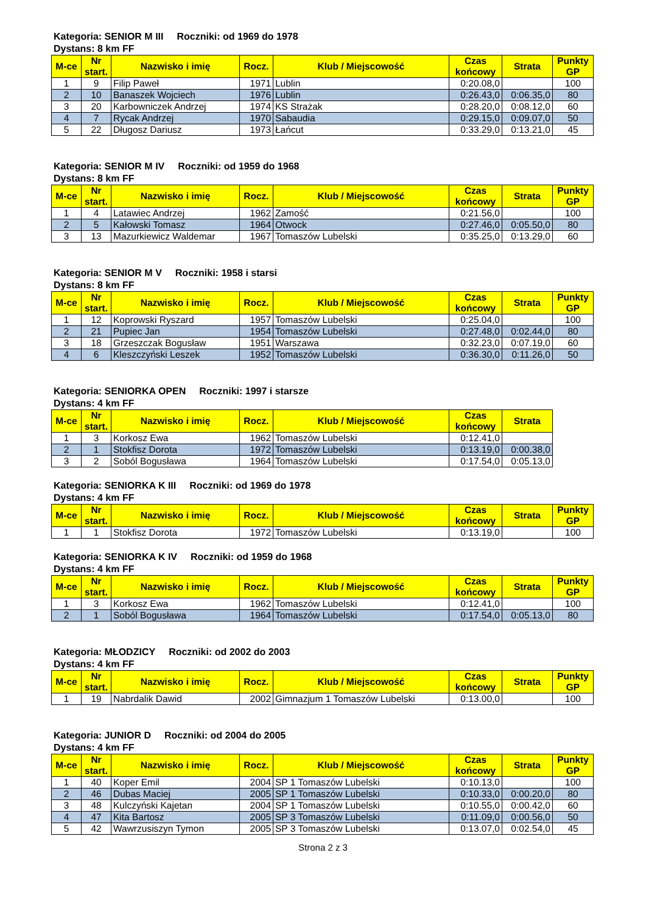Kategoria: SENIOR M III Roczniki: od 1969 do 1978
Dystans: 8 km FF
| M-ce | Nr start. | Nazwisko i imię | Rocz. | Klub / Miejscowość | Czas końcowy | Strata | Punkty GP |
| --- | --- | --- | --- | --- | --- | --- | --- |
| 1 | 9 | Filip Paweł | 1971 | Lublin | 0:20.08,0 | | 100 |
| 2 | 10 | Banaszek Wojciech | 1976 | Lublin | 0:26.43,0 | 0:06.35,0 | 80 |
| 3 | 20 | Karbowniczek Andrzej | 1974 | KS Strażak | 0:28.20,0 | 0:08.12,0 | 60 |
| 4 | 7 | Rycak Andrzej | 1970 | Sabaudia | 0:29.15,0 | 0:09.07,0 | 50 |
| 5 | 22 | Długosz Dariusz | 1973 | Łańcut | 0:33.29,0 | 0:13.21,0 | 45 |
Kategoria: SENIOR M IV Roczniki: od 1959 do 1968
Dystans: 8 km FF
| M-ce | Nr start. | Nazwisko i imię | Rocz. | Klub / Miejscowość | Czas końcowy | Strata | Punkty GP |
| --- | --- | --- | --- | --- | --- | --- | --- |
| 1 | 4 | Latawiec Andrzej | 1962 | Zamość | 0:21.56,0 | | 100 |
| 2 | 5 | Kałowski Tomasz | 1964 | Otwock | 0:27.46,0 | 0:05.50,0 | 80 |
| 3 | 13 | Mazurkiewicz Waldemar | 1967 | Tomaszów Lubelski | 0:35.25,0 | 0:13.29,0 | 60 |
Kategoria: SENIOR M V Roczniki: 1958 i starsi
Dystans: 8 km FF
| M-ce | Nr start. | Nazwisko i imię | Rocz. | Klub / Miejscowość | Czas końcowy | Strata | Punkty GP |
| --- | --- | --- | --- | --- | --- | --- | --- |
| 1 | 12 | Koprowski Ryszard | 1957 | Tomaszów Lubelski | 0:25.04,0 | | 100 |
| 2 | 21 | Pupiec Jan | 1954 | Tomaszów Lubelski | 0:27.48,0 | 0:02.44,0 | 80 |
| 3 | 18 | Grzeszczak Bogusław | 1951 | Warszawa | 0:32.23,0 | 0:07.19,0 | 60 |
| 4 | 6 | Kleszczyński Leszek | 1952 | Tomaszów Lubelski | 0:36.30,0 | 0:11.26,0 | 50 |
Kategoria: SENIORKA OPEN Roczniki: 1997 i starsze
Dystans: 4 km FF
| M-ce | Nr start. | Nazwisko i imię | Rocz. | Klub / Miejscowość | Czas końcowy | Strata |
| --- | --- | --- | --- | --- | --- | --- |
| 1 | 3 | Korkosz Ewa | 1962 | Tomaszów Lubelski | 0:12.41,0 | |
| 2 | 1 | Stokfisz Dorota | 1972 | Tomaszów Lubelski | 0:13.19,0 | 0:00.38,0 |
| 3 | 2 | Soból Bogusława | 1964 | Tomaszów Lubelski | 0:17.54,0 | 0:05.13,0 |
Kategoria: SENIORKA K III Roczniki: od 1969 do 1978
Dystans: 4 km FF
| M-ce | Nr start. | Nazwisko i imię | Rocz. | Klub / Miejscowość | Czas końcowy | Strata | Punkty GP |
| --- | --- | --- | --- | --- | --- | --- | --- |
| 1 | 1 | Stokfisz Dorota | 1972 | Tomaszów Lubelski | 0:13.19,0 | | 100 |
Kategoria: SENIORKA K IV Roczniki: od 1959 do 1968
Dystans: 4 km FF
| M-ce | Nr start. | Nazwisko i imię | Rocz. | Klub / Miejscowość | Czas końcowy | Strata | Punkty GP |
| --- | --- | --- | --- | --- | --- | --- | --- |
| 1 | 3 | Korkosz Ewa | 1962 | Tomaszów Lubelski | 0:12.41,0 | | 100 |
| 2 | 1 | Soból Bogusława | 1964 | Tomaszów Lubelski | 0:17.54,0 | 0:05.13,0 | 80 |
Kategoria: MŁODZICY Roczniki: od 2002 do 2003
Dystans: 4 km FF
| M-ce | Nr start. | Nazwisko i imię | Rocz. | Klub / Miejscowość | Czas końcowy | Strata | Punkty GP |
| --- | --- | --- | --- | --- | --- | --- | --- |
| 1 | 19 | Nabrdalik Dawid | 2002 | Gimnazjum 1 Tomaszów Lubelski | 0:13.00,0 | | 100 |
Kategoria: JUNIOR D Roczniki: od 2004 do 2005
Dystans: 4 km FF
| M-ce | Nr start. | Nazwisko i imię | Rocz. | Klub / Miejscowość | Czas końcowy | Strata | Punkty GP |
| --- | --- | --- | --- | --- | --- | --- | --- |
| 1 | 40 | Koper Emil | 2004 | SP 1 Tomaszów Lubelski | 0:10.13,0 | | 100 |
| 2 | 46 | Dubas Maciej | 2005 | SP 1 Tomaszów Lubelski | 0:10.33,0 | 0:00.20,0 | 80 |
| 3 | 48 | Kulczyński Kajetan | 2004 | SP 1 Tomaszów Lubelski | 0:10.55,0 | 0:00.42,0 | 60 |
| 4 | 47 | Kita Bartosz | 2005 | SP 3 Tomaszów Lubelski | 0:11.09,0 | 0:00.56,0 | 50 |
| 5 | 42 | Wawrzusiszyn Tymon | 2005 | SP 3 Tomaszów Lubelski | 0:13.07,0 | 0:02.54,0 | 45 |
Strona 2 z 3